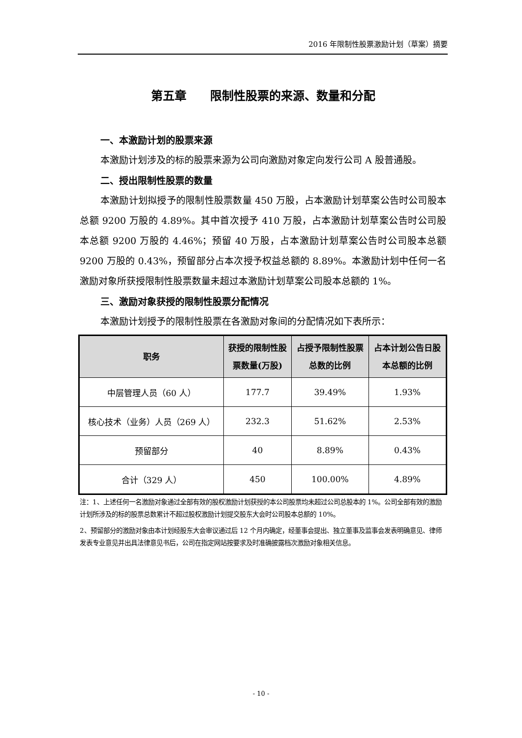2016 年限制性股票激励计划（草案）摘要
第五章　　限制性股票的来源、数量和分配
一、本激励计划的股票来源
本激励计划涉及的标的股票来源为公司向激励对象定向发行公司 A 股普通股。
二、授出限制性股票的数量
本激励计划拟授予的限制性股票数量 450 万股，占本激励计划草案公告时公司股本总额 9200 万股的 4.89%。其中首次授予 410 万股，占本激励计划草案公告时公司股本总额 9200 万股的 4.46%；预留 40 万股，占本激励计划草案公告时公司股本总额 9200 万股的 0.43%，预留部分占本次授予权益总额的 8.89%。本激励计划中任何一名激励对象所获授限制性股票数量未超过本激励计划草案公司股本总额的 1%。
三、激励对象获授的限制性股票分配情况
本激励计划授予的限制性股票在各激励对象间的分配情况如下表所示：
| 职务 | 获授的限制性股 票数量(万股) | 占授予限制性股票 总数的比例 | 占本计划公告日股 本总额的比例 |
| --- | --- | --- | --- |
| 中层管理人员（60 人） | 177.7 | 39.49% | 1.93% |
| 核心技术（业务）人员（269 人） | 232.3 | 51.62% | 2.53% |
| 预留部分 | 40 | 8.89% | 0.43% |
| 合计（329 人） | 450 | 100.00% | 4.89% |
注：1、上述任何一名激励对象通过全部有效的股权激励计划获授的本公司股票均未超过公司总股本的 1%。公司全部有效的激励计划所涉及的标的股票总数累计不超过股权激励计划提交股东大会时公司股本总额的 10%。
2、预留部分的激励对象由本计划经股东大会审议通过后 12 个月内确定，经董事会提出、独立董事及监事会发表明确意见、律师发表专业意见并出具法律意见书后，公司在指定网站按要求及时准确披露档次激励对象相关信息。
- 10 -